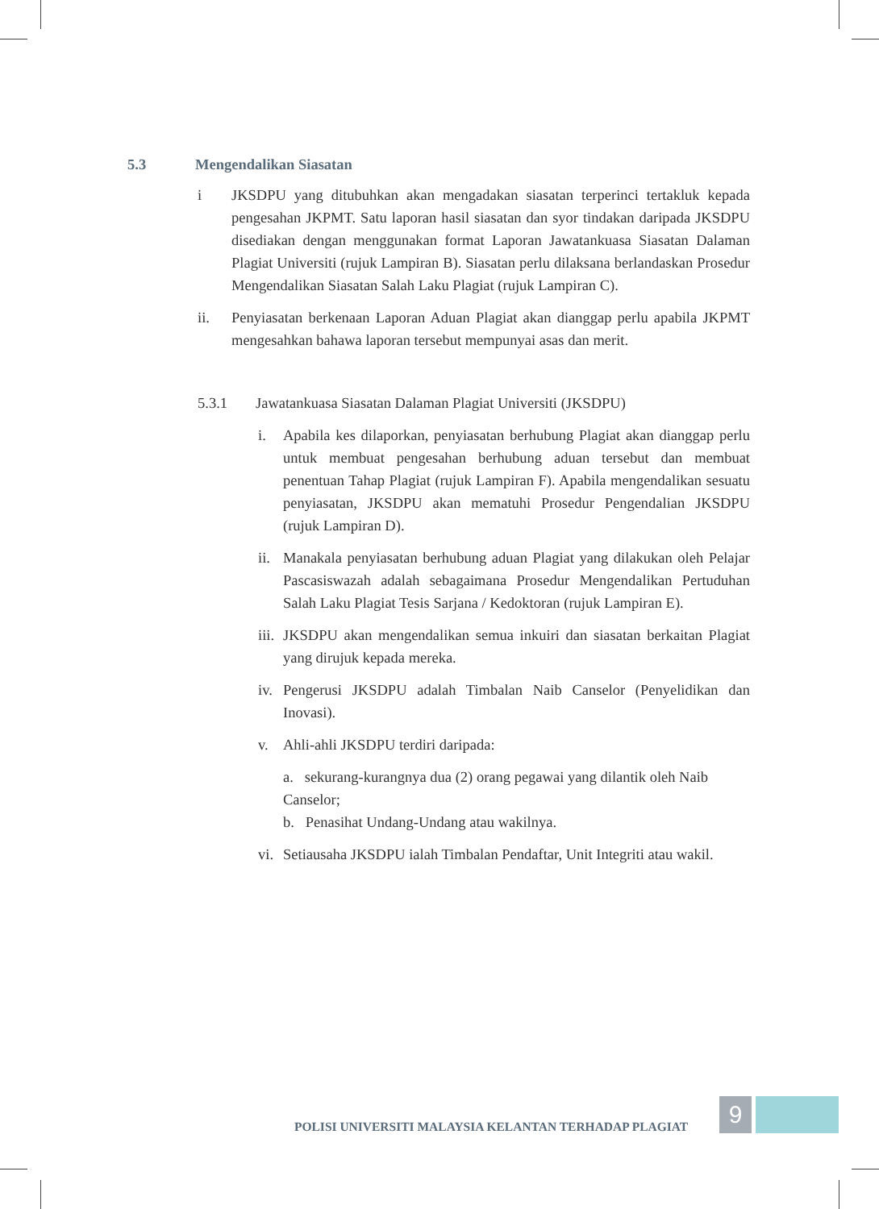5.3 Mengendalikan Siasatan
i JKSDPU yang ditubuhkan akan mengadakan siasatan terperinci tertakluk kepada pengesahan JKPMT. Satu laporan hasil siasatan dan syor tindakan daripada JKSDPU disediakan dengan menggunakan format Laporan Jawatankuasa Siasatan Dalaman Plagiat Universiti (rujuk Lampiran B). Siasatan perlu dilaksana berlandaskan Prosedur Mengendalikan Siasatan Salah Laku Plagiat (rujuk Lampiran C).
ii. Penyiasatan berkenaan Laporan Aduan Plagiat akan dianggap perlu apabila JKPMT mengesahkan bahawa laporan tersebut mempunyai asas dan merit.
5.3.1 Jawatankuasa Siasatan Dalaman Plagiat Universiti (JKSDPU)
i. Apabila kes dilaporkan, penyiasatan berhubung Plagiat akan dianggap perlu untuk membuat pengesahan berhubung aduan tersebut dan membuat penentuan Tahap Plagiat (rujuk Lampiran F). Apabila mengendalikan sesuatu penyiasatan, JKSDPU akan mematuhi Prosedur Pengendalian JKSDPU (rujuk Lampiran D).
ii.
Manakala penyiasatan berhubung aduan Plagiat yang dilakukan oleh Pelajar Pascasiswazah adalah sebagaimana Prosedur Mengendalikan Pertuduhan Salah Laku Plagiat Tesis Sarjana / Kedoktoran (rujuk Lampiran E).
iii.
JKSDPU akan mengendalikan semua inkuiri dan siasatan berkaitan Plagiat yang dirujuk kepada mereka.
iv.
Pengerusi JKSDPU adalah Timbalan Naib Canselor (Penyelidikan dan Inovasi).
v. Ahli-ahli JKSDPU terdiri daripada:
a. sekurang-kurangnya dua (2) orang pegawai yang dilantik oleh Naib Canselor;
b. Penasihat Undang-Undang atau wakilnya.
vi.
Setiausaha JKSDPU ialah Timbalan Pendaftar, Unit Integriti atau wakil.
POLISI UNIVERSITI MALAYSIA KELANTAN TERHADAP PLAGIAT
9